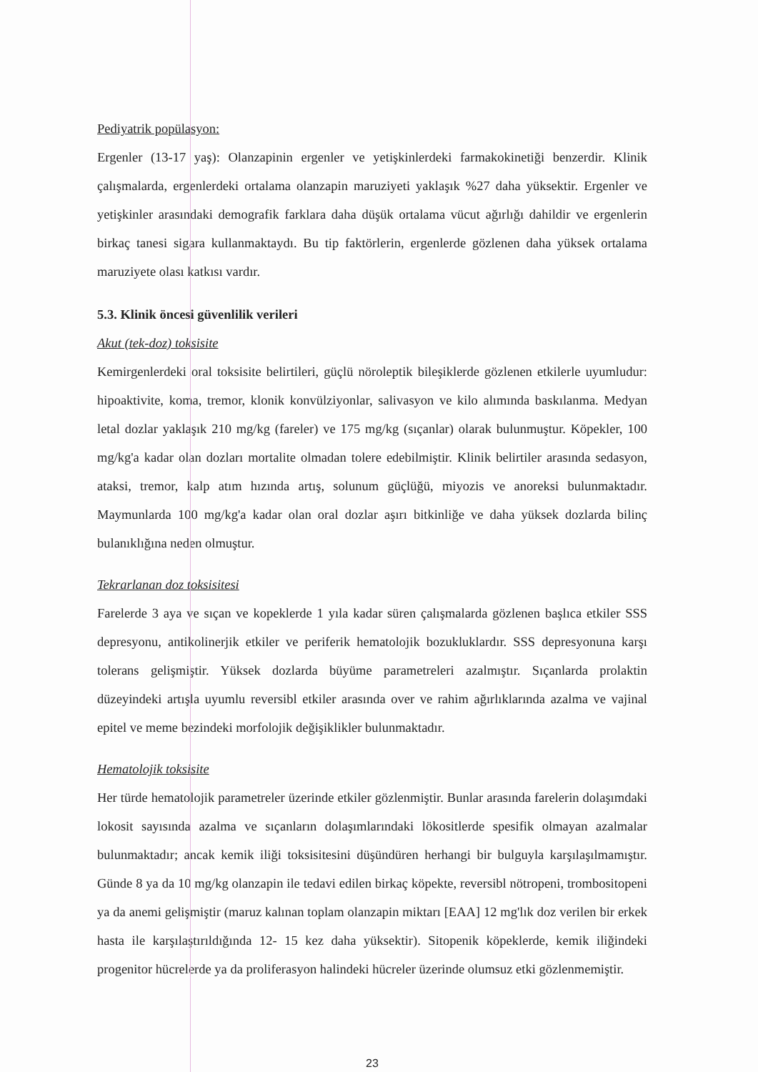Pediyatrik popülasyon:
Ergenler (13-17 yaş): Olanzapinin ergenler ve yetişkinlerdeki farmakokinetiği benzerdir. Klinik çalışmalarda, ergenlerdeki ortalama olanzapin maruziyeti yaklaşık %27 daha yüksektir. Ergenler ve yetişkinler arasındaki demografik farklara daha düşük ortalama vücut ağırlığı dahildir ve ergenlerin birkaç tanesi sigara kullanmaktaydı. Bu tip faktörlerin, ergenlerde gözlenen daha yüksek ortalama maruziyete olası katkısı vardır.
5.3. Klinik öncesi güvenlilik verileri
Akut (tek-doz) toksisite
Kemirgenlerdeki oral toksisite belirtileri, güçlü nöroleptik bileşiklerde gözlenen etkilerle uyumludur: hipoaktivite, koma, tremor, klonik konvülziyonlar, salivasyon ve kilo alımında baskılanma. Medyan letal dozlar yaklaşık 210 mg/kg (fareler) ve 175 mg/kg (sıçanlar) olarak bulunmuştur. Köpekler, 100 mg/kg'a kadar olan dozları mortalite olmadan tolere edebilmiştir. Klinik belirtiler arasında sedasyon, ataksi, tremor, kalp atım hızında artış, solunum güçlüğü, miyozis ve anoreksi bulunmaktadır. Maymunlarda 100 mg/kg'a kadar olan oral dozlar aşırı bitkinliğe ve daha yüksek dozlarda bilinç bulanıklığına neden olmuştur.
Tekrarlanan doz toksisitesi
Farelerde 3 aya ve sıçan ve kopeklerde 1 yıla kadar süren çalışmalarda gözlenen başlıca etkiler SSS depresyonu, antikolinerjik etkiler ve periferik hematolojik bozukluklardır. SSS depresyonuna karşı tolerans gelişmiştir. Yüksek dozlarda büyüme parametreleri azalmıştır. Sıçanlarda prolaktin düzeyindeki artışla uyumlu reversibl etkiler arasında over ve rahim ağırlıklarında azalma ve vajinal epitel ve meme bezindeki morfolojik değişiklikler bulunmaktadır.
Hematolojik toksisite
Her türde hematolojik parametreler üzerinde etkiler gözlenmiştir. Bunlar arasında farelerin dolaşımdaki lokosit sayısında azalma ve sıçanların dolaşımlarındaki lökositlerde spesifik olmayan azalmalar bulunmaktadır; ancak kemik iliği toksisitesini düşündüren herhangi bir bulguyla karşılaşılmamıştır. Günde 8 ya da 10 mg/kg olanzapin ile tedavi edilen birkaç köpekte, reversibl nötropeni, trombositopeni ya da anemi gelişmiştir (maruz kalınan toplam olanzapin miktarı [EAA] 12 mg'lık doz verilen bir erkek hasta ile karşılaştırıldığında 12- 15 kez daha yüksektir). Sitopenik köpeklerde, kemik iliğindeki progenitor hücrelerde ya da proliferasyon halindeki hücreler üzerinde olumsuz etki gözlenmemiştir.
23